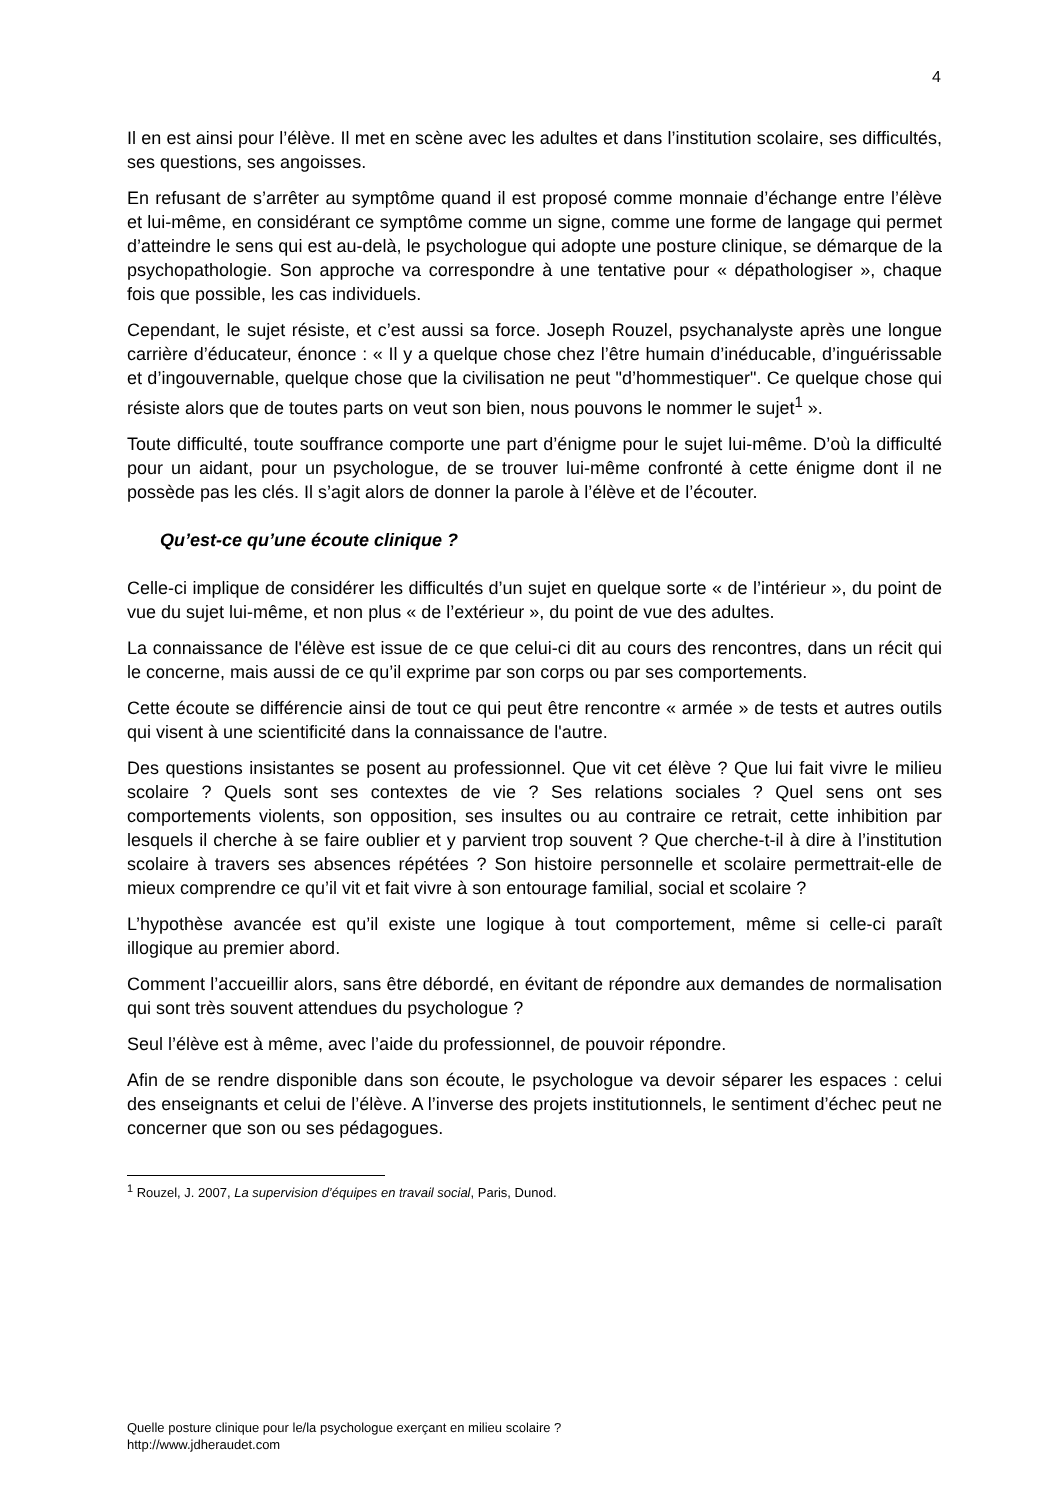4
Il en est ainsi pour l’élève. Il met en scène avec les adultes et dans l’institution scolaire, ses difficultés, ses questions, ses angoisses.
En refusant de s’arrêter au symptôme quand il est proposé comme monnaie d’échange entre l’élève et lui-même, en considérant ce symptôme comme un signe, comme une forme de langage qui permet d’atteindre le sens qui est au-delà, le psychologue qui adopte une posture clinique, se démarque de la psychopathologie. Son approche va correspondre à une tentative pour « dépathologiser », chaque fois que possible, les cas individuels.
Cependant, le sujet résiste, et c’est aussi sa force. Joseph Rouzel, psychanalyste après une longue carrière d’éducateur, énonce : « Il y a quelque chose chez l’être humain d’inéducable, d’inguérissable et d’ingouvernable, quelque chose que la civilisation ne peut "d’hommestiquer". Ce quelque chose qui résiste alors que de toutes parts on veut son bien, nous pouvons le nommer le sujet<sup>1</sup> ».
Toute difficulté, toute souffrance comporte une part d’énigme pour le sujet lui-même. D’où la difficulté pour un aidant, pour un psychologue, de se trouver lui-même confronté à cette énigme dont il ne possède pas les clés. Il s’agit alors de donner la parole à l’élève et de l’écouter.
Qu’est-ce qu’une écoute clinique ?
Celle-ci implique de considérer les difficultés d’un sujet en quelque sorte « de l’intérieur », du point de vue du sujet lui-même, et non plus « de l’extérieur », du point de vue des adultes.
La connaissance de l'élève est issue de ce que celui-ci dit au cours des rencontres, dans un récit qui le concerne, mais aussi de ce qu’il exprime par son corps ou par ses comportements.
Cette écoute se différencie ainsi de tout ce qui peut être rencontre « armée » de tests et autres outils qui visent à une scientificité dans la connaissance de l'autre.
Des questions insistantes se posent au professionnel. Que vit cet élève ? Que lui fait vivre le milieu scolaire ? Quels sont ses contextes de vie ? Ses relations sociales ? Quel sens ont ses comportements violents, son opposition, ses insultes ou au contraire ce retrait, cette inhibition par lesquels il cherche à se faire oublier et y parvient trop souvent ? Que cherche-t-il à dire à l’institution scolaire à travers ses absences répétées ? Son histoire personnelle et scolaire permettrait-elle de mieux comprendre ce qu’il vit et fait vivre à son entourage familial, social et scolaire ?
L’hypothèse avancée est qu’il existe une logique à tout comportement, même si celle-ci paraît illogique au premier abord.
Comment l’accueillir alors, sans être débordé, en évitant de répondre aux demandes de normalisation qui sont très souvent attendues du psychologue ?
Seul l’élève est à même, avec l’aide du professionnel, de pouvoir répondre.
Afin de se rendre disponible dans son écoute, le psychologue va devoir séparer les espaces : celui des enseignants et celui de l’élève. A l’inverse des projets institutionnels, le sentiment d’échec peut ne concerner que son ou ses pédagogues.
<sup>1</sup> Rouzel, J. 2007, La supervision d’équipes en travail social, Paris, Dunod.
Quelle posture clinique pour le/la psychologue exerçant en milieu scolaire ?
http://www.jdheraudet.com